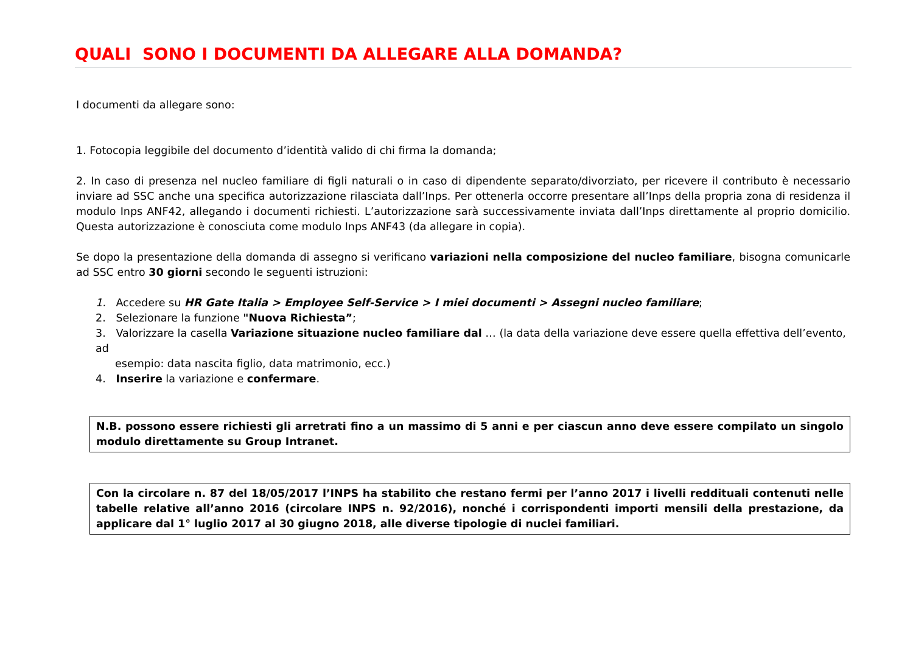QUALI SONO I DOCUMENTI DA ALLEGARE ALLA DOMANDA?
I documenti da allegare sono:
1. Fotocopia leggibile del documento d’identità valido di chi firma la domanda;
2. In caso di presenza nel nucleo familiare di figli naturali o in caso di dipendente separato/divorziato, per ricevere il contributo è necessario inviare ad SSC anche una specifica autorizzazione rilasciata dall’Inps. Per ottenerla occorre presentare all’Inps della propria zona di residenza il modulo Inps ANF42, allegando i documenti richiesti. L’autorizzazione sarà successivamente inviata dall’Inps direttamente al proprio domicilio. Questa autorizzazione è conosciuta come modulo Inps ANF43 (da allegare in copia).
Se dopo la presentazione della domanda di assegno si verificano variazioni nella composizione del nucleo familiare, bisogna comunicarle ad SSC entro 30 giorni secondo le seguenti istruzioni:
1. Accedere su HR Gate Italia > Employee Self-Service > I miei documenti > Assegni nucleo familiare;
2. Selezionare la funzione "Nuova Richiesta”;
3. Valorizzare la casella Variazione situazione nucleo familiare dal … (la data della variazione deve essere quella effettiva dell’evento, ad
esempio: data nascita figlio, data matrimonio, ecc.)
4. Inserire la variazione e confermare.
N.B. possono essere richiesti gli arretrati fino a un massimo di 5 anni e per ciascun anno deve essere compilato un singolo modulo direttamente su Group Intranet.
Con la circolare n. 87 del 18/05/2017 l’INPS ha stabilito che restano fermi per l’anno 2017 i livelli reddituali contenuti nelle tabelle relative all’anno 2016 (circolare INPS n. 92/2016), nonché i corrispondenti importi mensili della prestazione, da applicare dal 1° luglio 2017 al 30 giugno 2018, alle diverse tipologie di nuclei familiari.